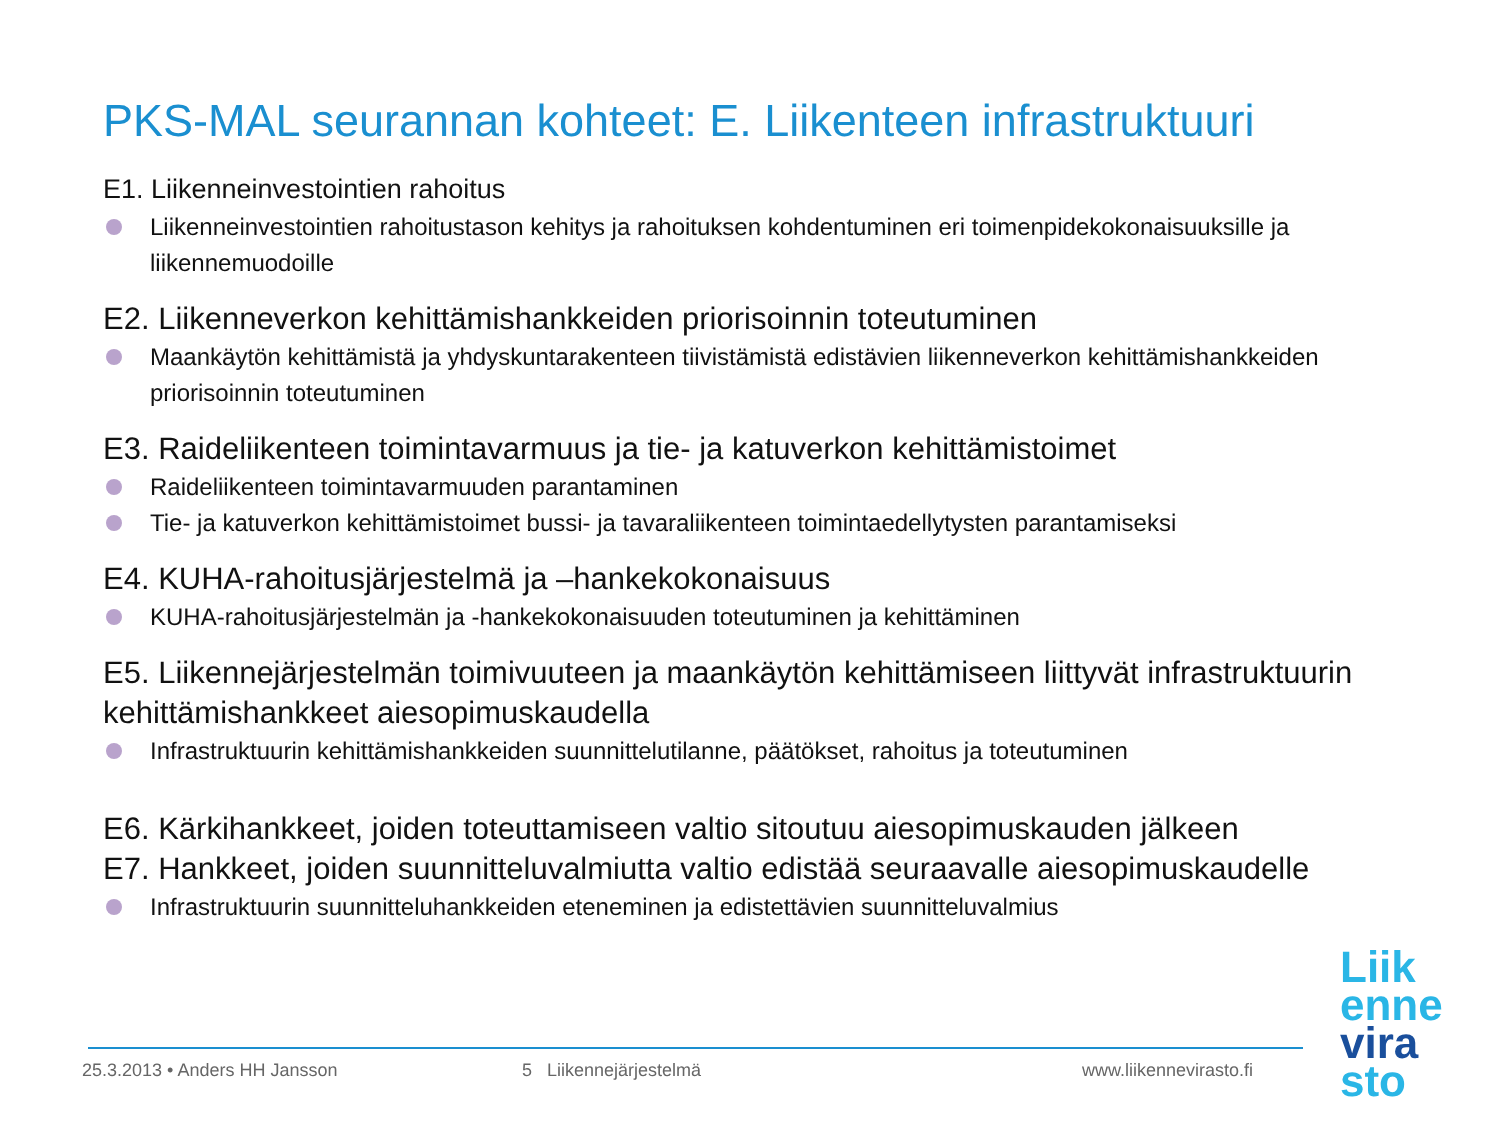PKS-MAL seurannan kohteet: E. Liikenteen infrastruktuuri
E1. Liikenneinvestointien rahoitus
Liikenneinvestointien rahoitustason kehitys ja rahoituksen kohdentuminen eri toimenpidekokonaisuuksille ja liikennemuodoille
E2. Liikenneverkon kehittämishankkeiden priorisoinnin toteutuminen
Maankäytön kehittämistä ja yhdyskuntarakenteen tiivistämistä edistävien liikenneverkon kehittämishankkeiden priorisoinnin toteutuminen
E3. Raideliikenteen toimintavarmuus ja tie- ja katuverkon kehittämistoimet
Raideliikenteen toimintavarmuuden parantaminen
Tie- ja katuverkon kehittämistoimet bussi- ja tavaraliikenteen toimintaedellytysten parantamiseksi
E4. KUHA-rahoitusjärjestelmä ja –hankekokonaisuus
KUHA-rahoitusjärjestelmän ja -hankekokonaisuuden toteutuminen ja kehittäminen
E5. Liikennejärjestelmän toimivuuteen ja maankäytön kehittämiseen liittyvät infrastruktuurin kehittämishankkeet aiesopimuskaudella
Infrastruktuurin kehittämishankkeiden suunnittelutilanne, päätökset, rahoitus ja toteutuminen
E6. Kärkihankkeet, joiden toteuttamiseen valtio sitoutuu aiesopimuskauden jälkeen
E7. Hankkeet, joiden suunnitteluvalmiutta valtio edistää seuraavalle aiesopimuskaudelle
Infrastruktuurin suunnitteluhankkeiden eteneminen ja edistettävien suunnitteluvalmius
25.3.2013 • Anders HH Jansson 5 Liikennejärjestelmä www.liikennevirasto.fi
Liik
enne
vira
sto